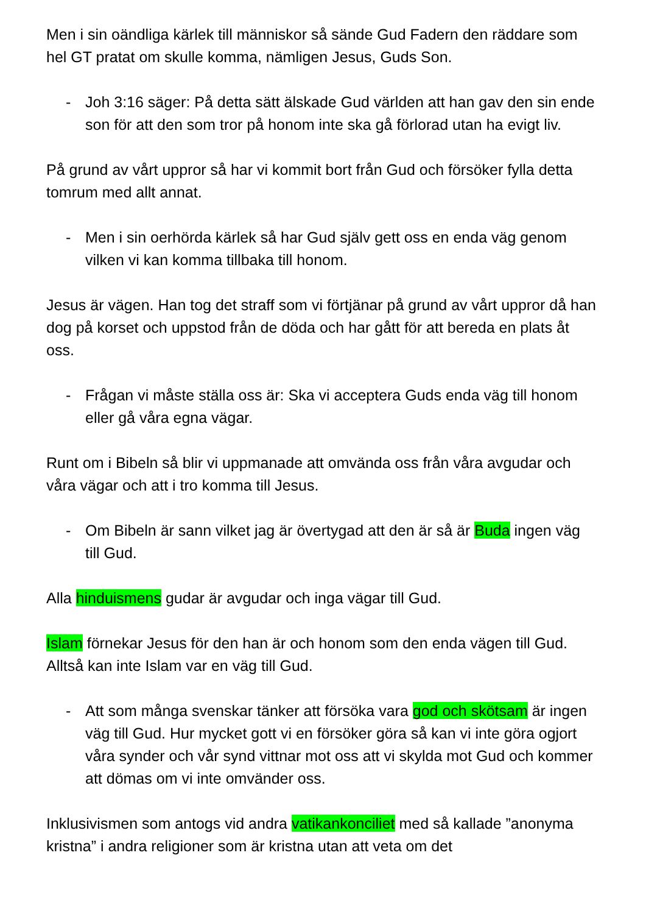Men i sin oändliga kärlek till människor så sände Gud Fadern den räddare som hel GT pratat om skulle komma, nämligen Jesus, Guds Son.
- Joh 3:16 säger: På detta sätt älskade Gud världen att han gav den sin ende son för att den som tror på honom inte ska gå förlorad utan ha evigt liv.
På grund av vårt uppror så har vi kommit bort från Gud och försöker fylla detta tomrum med allt annat.
- Men i sin oerhörda kärlek så har Gud själv gett oss en enda väg genom vilken vi kan komma tillbaka till honom.
Jesus är vägen. Han tog det straff som vi förtjänar på grund av vårt uppror då han dog på korset och uppstod från de döda och har gått för att bereda en plats åt oss.
- Frågan vi måste ställa oss är: Ska vi acceptera Guds enda väg till honom eller gå våra egna vägar.
Runt om i Bibeln så blir vi uppmanade att omvända oss från våra avgudar och våra vägar och att i tro komma till Jesus.
- Om Bibeln är sann vilket jag är övertygad att den är så är Buda ingen väg till Gud.
Alla hinduismens gudar är avgudar och inga vägar till Gud.
Islam förnekar Jesus för den han är och honom som den enda vägen till Gud. Alltså kan inte Islam var en väg till Gud.
- Att som många svenskar tänker att försöka vara god och skötsam är ingen väg till Gud. Hur mycket gott vi en försöker göra så kan vi inte göra ogjort våra synder och vår synd vittnar mot oss att vi skylda mot Gud och kommer att dömas om vi inte omvänder oss.
Inklusivismen som antogs vid andra vatikankonciliet med så kallade ”anonyma kristna” i andra religioner som är kristna utan att veta om det